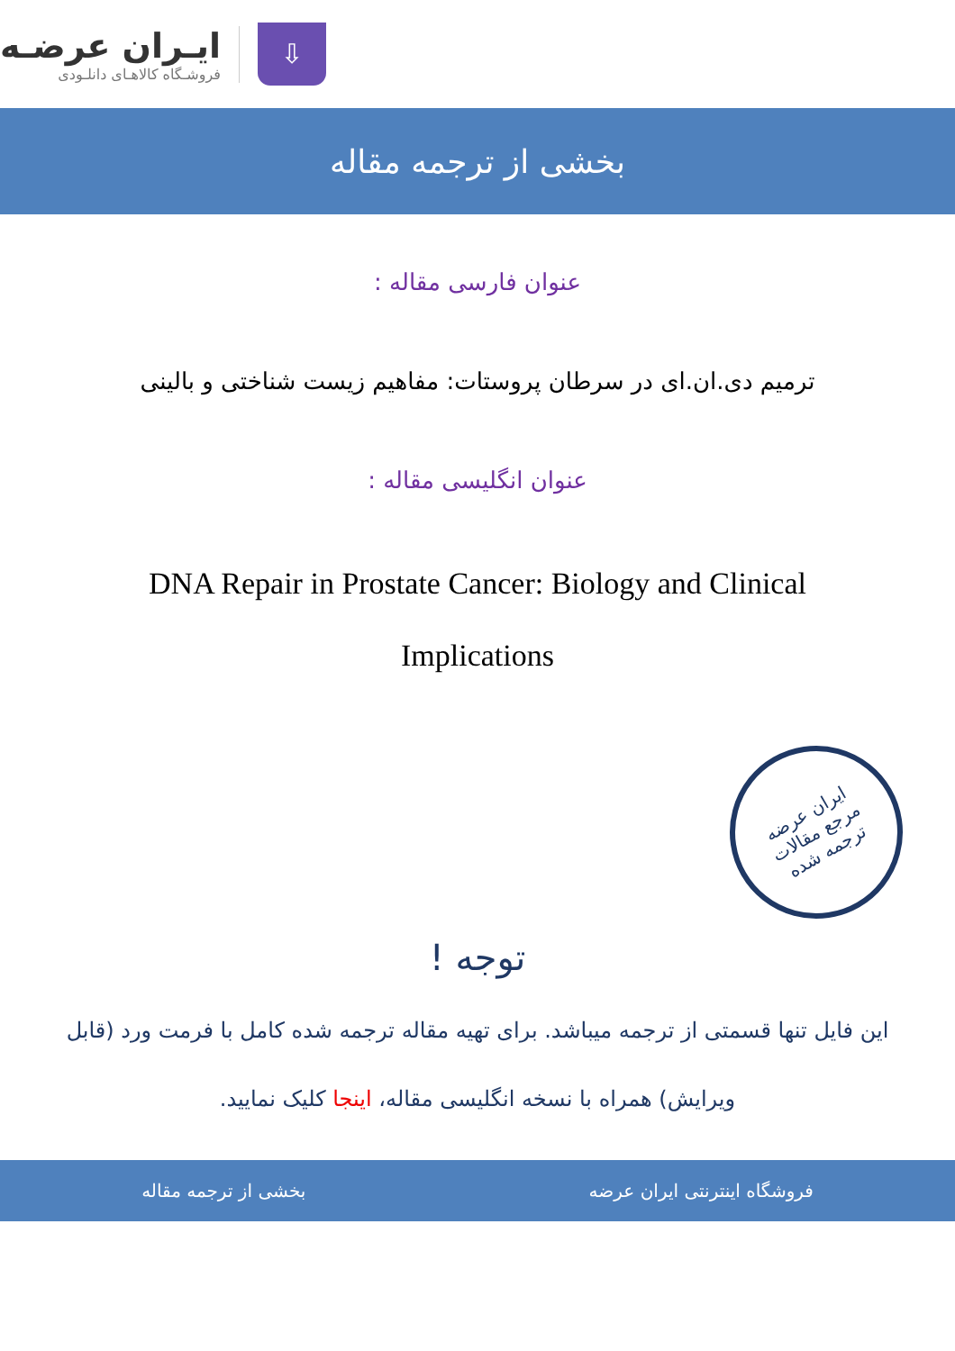⇩
ایـران عرضـه
فروشـگاه کالاهـای دانلـودی
بخشی از ترجمه مقاله
عنوان فارسی مقاله :
ترمیم دی.ان.ای در سرطان پروستات: مفاهیم زیست شناختی و بالینی
عنوان انگلیسی مقاله :
DNA Repair in Prostate Cancer: Biology and Clinical Implications
ایران عرضه
مرجع مقالات
ترجمه شده
توجه !
این فایل تنها قسمتی از ترجمه میباشد. برای تهیه مقاله ترجمه شده کامل با فرمت ورد (قابل ویرایش) همراه با نسخه انگلیسی مقاله، اینجا کلیک نمایید.
فروشگاه اینترنتی ایران عرضه بخشی از ترجمه مقاله